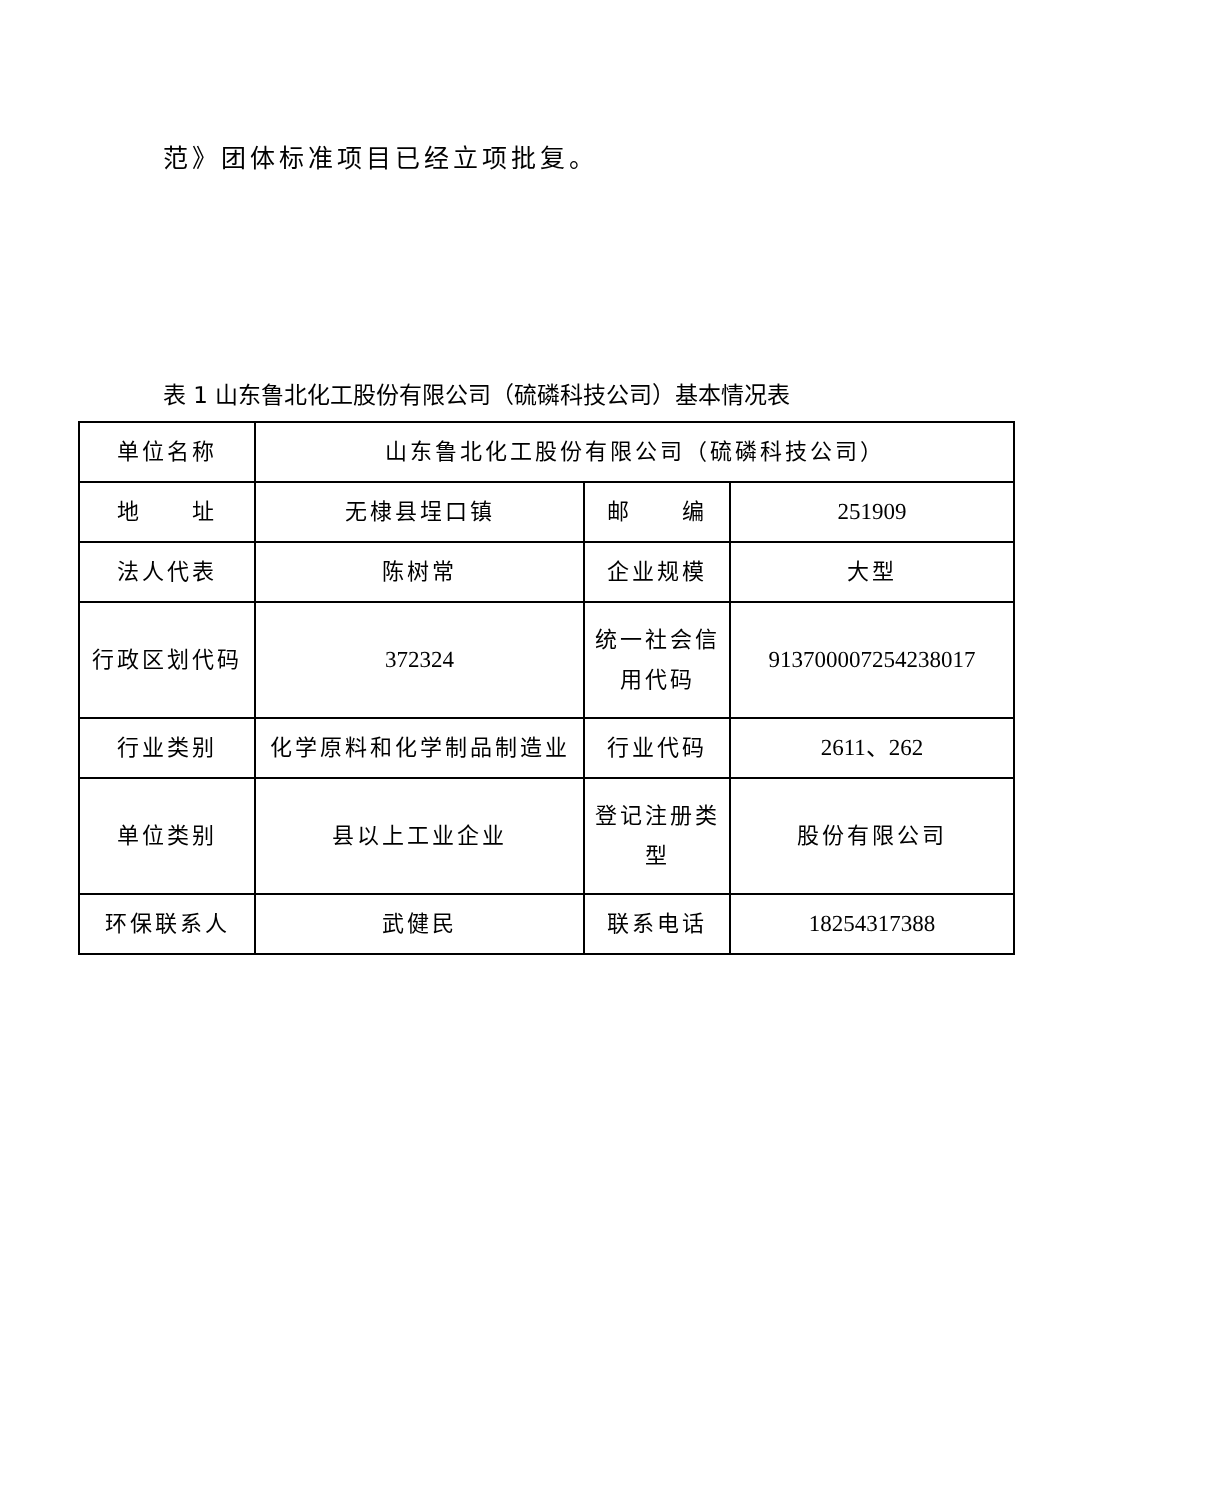范》团体标准项目已经立项批复。
表 1 山东鲁北化工股份有限公司（硫磷科技公司）基本情况表
| 单位名称 | 山东鲁北化工股份有限公司（硫磷科技公司） | | |
| 地 址 | 无棣县埕口镇 | 邮 编 | 251909 |
| 法人代表 | 陈树常 | 企业规模 | 大型 |
| 行政区划代码 | 372324 | 统一社会信用代码 | 913700007254238017 |
| 行业类别 | 化学原料和化学制品制造业 | 行业代码 | 2611、262 |
| 单位类别 | 县以上工业企业 | 登记注册类型 | 股份有限公司 |
| 环保联系人 | 武健民 | 联系电话 | 18254317388 |